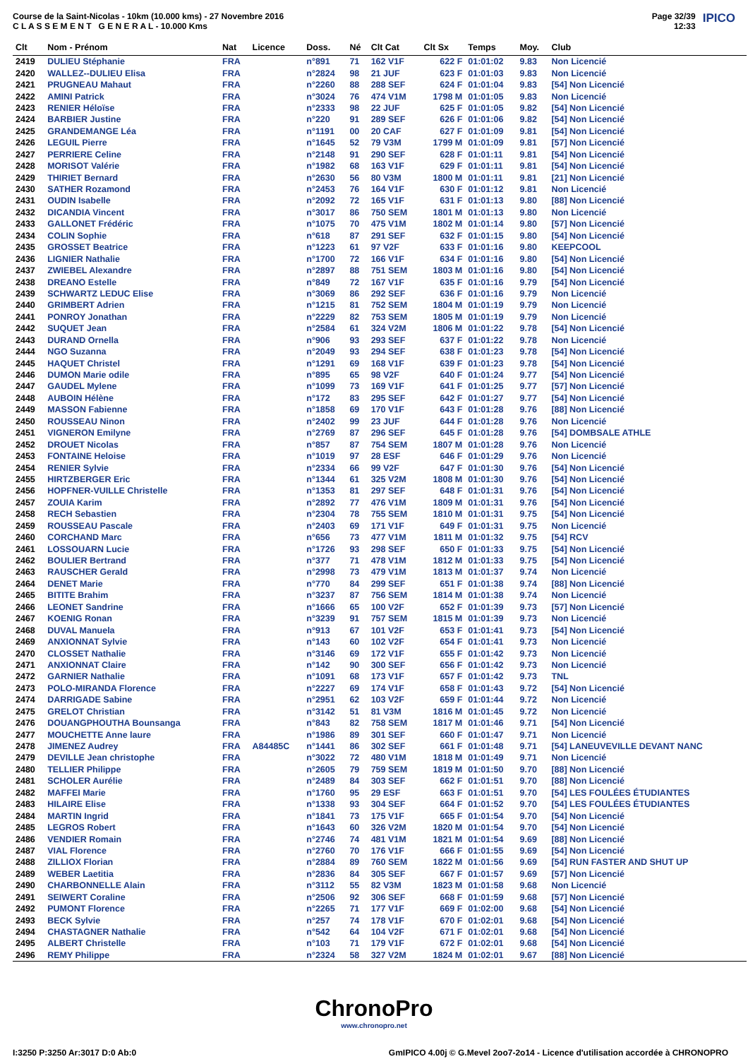Course de la Saint-Nicolas - 10km (10.000 kms) - 27 Novembre 2016
C L A S S E M E N T G E N E R A L - 10.000 Kms
Page 32/39
12:33
IPICO
| Clt | Nom - Prénom | Nat | Licence | Doss. | Né | Clt Cat | Clt Sx | Temps | Moy. | Club |
| --- | --- | --- | --- | --- | --- | --- | --- | --- | --- | --- |
| 2419 | DULIEU Stéphanie | FRA | | n°891 | 71 | 162 V1F | 622 F | 01:01:02 | 9.83 | Non Licencié |
| 2420 | WALLEZ--DULIEU Elisa | FRA | | n°2824 | 98 | 21 JUF | 623 F | 01:01:03 | 9.83 | Non Licencié |
| 2421 | PRUGNEAU Mahaut | FRA | | n°2260 | 88 | 288 SEF | 624 F | 01:01:04 | 9.83 | [54] Non Licencié |
| 2422 | AMINI Patrick | FRA | | n°3024 | 76 | 474 V1M | 1798 M | 01:01:05 | 9.83 | Non Licencié |
| 2423 | RENIER Héloïse | FRA | | n°2333 | 98 | 22 JUF | 625 F | 01:01:05 | 9.82 | [54] Non Licencié |
| 2424 | BARBIER Justine | FRA | | n°220 | 91 | 289 SEF | 626 F | 01:01:06 | 9.82 | [54] Non Licencié |
| 2425 | GRANDEMANGE Léa | FRA | | n°1191 | 00 | 20 CAF | 627 F | 01:01:09 | 9.81 | [54] Non Licencié |
| 2426 | LEGUIL Pierre | FRA | | n°1645 | 52 | 79 V3M | 1799 M | 01:01:09 | 9.81 | [57] Non Licencié |
| 2427 | PERRIERE Celine | FRA | | n°2148 | 91 | 290 SEF | 628 F | 01:01:11 | 9.81 | [54] Non Licencié |
| 2428 | MORISOT Valérie | FRA | | n°1982 | 68 | 163 V1F | 629 F | 01:01:11 | 9.81 | [54] Non Licencié |
| 2429 | THIRIET Bernard | FRA | | n°2630 | 56 | 80 V3M | 1800 M | 01:01:11 | 9.81 | [21] Non Licencié |
| 2430 | SATHER Rozamond | FRA | | n°2453 | 76 | 164 V1F | 630 F | 01:01:12 | 9.81 | Non Licencié |
| 2431 | OUDIN Isabelle | FRA | | n°2092 | 72 | 165 V1F | 631 F | 01:01:13 | 9.80 | [88] Non Licencié |
| 2432 | DICANDIA Vincent | FRA | | n°3017 | 86 | 750 SEM | 1801 M | 01:01:13 | 9.80 | Non Licencié |
| 2433 | GALLONET Frédéric | FRA | | n°1075 | 70 | 475 V1M | 1802 M | 01:01:14 | 9.80 | [57] Non Licencié |
| 2434 | COLIN Sophie | FRA | | n°618 | 87 | 291 SEF | 632 F | 01:01:15 | 9.80 | [54] Non Licencié |
| 2435 | GROSSET Beatrice | FRA | | n°1223 | 61 | 97 V2F | 633 F | 01:01:16 | 9.80 | KEEPCOOL |
| 2436 | LIGNIER Nathalie | FRA | | n°1700 | 72 | 166 V1F | 634 F | 01:01:16 | 9.80 | [54] Non Licencié |
| 2437 | ZWIEBEL Alexandre | FRA | | n°2897 | 88 | 751 SEM | 1803 M | 01:01:16 | 9.80 | [54] Non Licencié |
| 2438 | DREANO Estelle | FRA | | n°849 | 72 | 167 V1F | 635 F | 01:01:16 | 9.79 | [54] Non Licencié |
| 2439 | SCHWARTZ LEDUC Elise | FRA | | n°3069 | 86 | 292 SEF | 636 F | 01:01:16 | 9.79 | Non Licencié |
| 2440 | GRIMBERT Adrien | FRA | | n°1215 | 81 | 752 SEM | 1804 M | 01:01:19 | 9.79 | Non Licencié |
| 2441 | PONROY Jonathan | FRA | | n°2229 | 82 | 753 SEM | 1805 M | 01:01:19 | 9.79 | Non Licencié |
| 2442 | SUQUET Jean | FRA | | n°2584 | 61 | 324 V2M | 1806 M | 01:01:22 | 9.78 | [54] Non Licencié |
| 2443 | DURAND Ornella | FRA | | n°906 | 93 | 293 SEF | 637 F | 01:01:22 | 9.78 | Non Licencié |
| 2444 | NGO Suzanna | FRA | | n°2049 | 93 | 294 SEF | 638 F | 01:01:23 | 9.78 | [54] Non Licencié |
| 2445 | HAQUET Christel | FRA | | n°1291 | 69 | 168 V1F | 639 F | 01:01:23 | 9.78 | [54] Non Licencié |
| 2446 | DUMON Marie odile | FRA | | n°895 | 65 | 98 V2F | 640 F | 01:01:24 | 9.77 | [54] Non Licencié |
| 2447 | GAUDEL Mylene | FRA | | n°1099 | 73 | 169 V1F | 641 F | 01:01:25 | 9.77 | [57] Non Licencié |
| 2448 | AUBOIN Hélène | FRA | | n°172 | 83 | 295 SEF | 642 F | 01:01:27 | 9.77 | [54] Non Licencié |
| 2449 | MASSON Fabienne | FRA | | n°1858 | 69 | 170 V1F | 643 F | 01:01:28 | 9.76 | [88] Non Licencié |
| 2450 | ROUSSEAU Ninon | FRA | | n°2402 | 99 | 23 JUF | 644 F | 01:01:28 | 9.76 | Non Licencié |
| 2451 | VIGNERON Emilyne | FRA | | n°2769 | 87 | 296 SEF | 645 F | 01:01:28 | 9.76 | [54] DOMBSALE ATHLE |
| 2452 | DROUET Nicolas | FRA | | n°857 | 87 | 754 SEM | 1807 M | 01:01:28 | 9.76 | Non Licencié |
| 2453 | FONTAINE Heloise | FRA | | n°1019 | 97 | 28 ESF | 646 F | 01:01:29 | 9.76 | Non Licencié |
| 2454 | RENIER Sylvie | FRA | | n°2334 | 66 | 99 V2F | 647 F | 01:01:30 | 9.76 | [54] Non Licencié |
| 2455 | HIRTZBERGER Eric | FRA | | n°1344 | 61 | 325 V2M | 1808 M | 01:01:30 | 9.76 | [54] Non Licencié |
| 2456 | HOPFNER-VUILLE Christelle | FRA | | n°1353 | 81 | 297 SEF | 648 F | 01:01:31 | 9.76 | [54] Non Licencié |
| 2457 | ZOUIA Karim | FRA | | n°2892 | 77 | 476 V1M | 1809 M | 01:01:31 | 9.76 | [54] Non Licencié |
| 2458 | RECH Sebastien | FRA | | n°2304 | 78 | 755 SEM | 1810 M | 01:01:31 | 9.75 | [54] Non Licencié |
| 2459 | ROUSSEAU Pascale | FRA | | n°2403 | 69 | 171 V1F | 649 F | 01:01:31 | 9.75 | Non Licencié |
| 2460 | CORCHAND Marc | FRA | | n°656 | 73 | 477 V1M | 1811 M | 01:01:32 | 9.75 | [54] RCV |
| 2461 | LOSSOUARN Lucie | FRA | | n°1726 | 93 | 298 SEF | 650 F | 01:01:33 | 9.75 | [54] Non Licencié |
| 2462 | BOULIER Bertrand | FRA | | n°377 | 71 | 478 V1M | 1812 M | 01:01:33 | 9.75 | [54] Non Licencié |
| 2463 | RAUSCHER Gerald | FRA | | n°2998 | 73 | 479 V1M | 1813 M | 01:01:37 | 9.74 | Non Licencié |
| 2464 | DENET Marie | FRA | | n°770 | 84 | 299 SEF | 651 F | 01:01:38 | 9.74 | [88] Non Licencié |
| 2465 | BITITE Brahim | FRA | | n°3237 | 87 | 756 SEM | 1814 M | 01:01:38 | 9.74 | Non Licencié |
| 2466 | LEONET Sandrine | FRA | | n°1666 | 65 | 100 V2F | 652 F | 01:01:39 | 9.73 | [57] Non Licencié |
| 2467 | KOENIG Ronan | FRA | | n°3239 | 91 | 757 SEM | 1815 M | 01:01:39 | 9.73 | Non Licencié |
| 2468 | DUVAL Manuela | FRA | | n°913 | 67 | 101 V2F | 653 F | 01:01:41 | 9.73 | [54] Non Licencié |
| 2469 | ANXIONNAT Sylvie | FRA | | n°143 | 60 | 102 V2F | 654 F | 01:01:41 | 9.73 | Non Licencié |
| 2470 | CLOSSET Nathalie | FRA | | n°3146 | 69 | 172 V1F | 655 F | 01:01:42 | 9.73 | Non Licencié |
| 2471 | ANXIONNAT Claire | FRA | | n°142 | 90 | 300 SEF | 656 F | 01:01:42 | 9.73 | Non Licencié |
| 2472 | GARNIER Nathalie | FRA | | n°1091 | 68 | 173 V1F | 657 F | 01:01:42 | 9.73 | TNL |
| 2473 | POLO-MIRANDA Florence | FRA | | n°2227 | 69 | 174 V1F | 658 F | 01:01:43 | 9.72 | [54] Non Licencié |
| 2474 | DARRIGADE Sabine | FRA | | n°2951 | 62 | 103 V2F | 659 F | 01:01:44 | 9.72 | Non Licencié |
| 2475 | GRELOT Christian | FRA | | n°3142 | 51 | 81 V3M | 1816 M | 01:01:45 | 9.72 | Non Licencié |
| 2476 | DOUANGPHOUTHA Bounsanga | FRA | | n°843 | 82 | 758 SEM | 1817 M | 01:01:46 | 9.71 | [54] Non Licencié |
| 2477 | MOUCHETTE Anne laure | FRA | | n°1986 | 89 | 301 SEF | 660 F | 01:01:47 | 9.71 | Non Licencié |
| 2478 | JIMENEZ Audrey | FRA | A84485C | n°1441 | 86 | 302 SEF | 661 F | 01:01:48 | 9.71 | [54] LANEUVEVILLE DEVANT NANC |
| 2479 | DEVILLE Jean christophe | FRA | | n°3022 | 72 | 480 V1M | 1818 M | 01:01:49 | 9.71 | Non Licencié |
| 2480 | TELLIER Philippe | FRA | | n°2605 | 79 | 759 SEM | 1819 M | 01:01:50 | 9.70 | [88] Non Licencié |
| 2481 | SCHOLER Aurélie | FRA | | n°2489 | 84 | 303 SEF | 662 F | 01:01:51 | 9.70 | [88] Non Licencié |
| 2482 | MAFFEI Marie | FRA | | n°1760 | 95 | 29 ESF | 663 F | 01:01:51 | 9.70 | [54] LES FOULÉES ÉTUDIANTES |
| 2483 | HILAIRE Elise | FRA | | n°1338 | 93 | 304 SEF | 664 F | 01:01:52 | 9.70 | [54] LES FOULÉES ÉTUDIANTES |
| 2484 | MARTIN Ingrid | FRA | | n°1841 | 73 | 175 V1F | 665 F | 01:01:54 | 9.70 | [54] Non Licencié |
| 2485 | LEGROS Robert | FRA | | n°1643 | 60 | 326 V2M | 1820 M | 01:01:54 | 9.70 | [54] Non Licencié |
| 2486 | VENDIER Romain | FRA | | n°2746 | 74 | 481 V1M | 1821 M | 01:01:54 | 9.69 | [88] Non Licencié |
| 2487 | VIAL Florence | FRA | | n°2760 | 70 | 176 V1F | 666 F | 01:01:55 | 9.69 | [54] Non Licencié |
| 2488 | ZILLIOX Florian | FRA | | n°2884 | 89 | 760 SEM | 1822 M | 01:01:56 | 9.69 | [54] RUN FASTER AND SHUT UP |
| 2489 | WEBER Laetitia | FRA | | n°2836 | 84 | 305 SEF | 667 F | 01:01:57 | 9.69 | [57] Non Licencié |
| 2490 | CHARBONNELLE Alain | FRA | | n°3112 | 55 | 82 V3M | 1823 M | 01:01:58 | 9.68 | Non Licencié |
| 2491 | SEIWERT Coraline | FRA | | n°2506 | 92 | 306 SEF | 668 F | 01:01:59 | 9.68 | [57] Non Licencié |
| 2492 | PUMONT Florence | FRA | | n°2265 | 71 | 177 V1F | 669 F | 01:02:00 | 9.68 | [54] Non Licencié |
| 2493 | BECK Sylvie | FRA | | n°257 | 74 | 178 V1F | 670 F | 01:02:01 | 9.68 | [54] Non Licencié |
| 2494 | CHASTAGNER Nathalie | FRA | | n°542 | 64 | 104 V2F | 671 F | 01:02:01 | 9.68 | [54] Non Licencié |
| 2495 | ALBERT Christelle | FRA | | n°103 | 71 | 179 V1F | 672 F | 01:02:01 | 9.68 | [54] Non Licencié |
| 2496 | REMY Philippe | FRA | | n°2324 | 58 | 327 V2M | 1824 M | 01:02:01 | 9.67 | [88] Non Licencié |
ChronoPro
www.chronopro.net
I:3250 P:3250 Ar:3017 D:0 Ab:0 GmIPICO 4.00j © G.Mevel 2oo7-2o14 - Licence d'utilisation accordée à CHRONOPRO